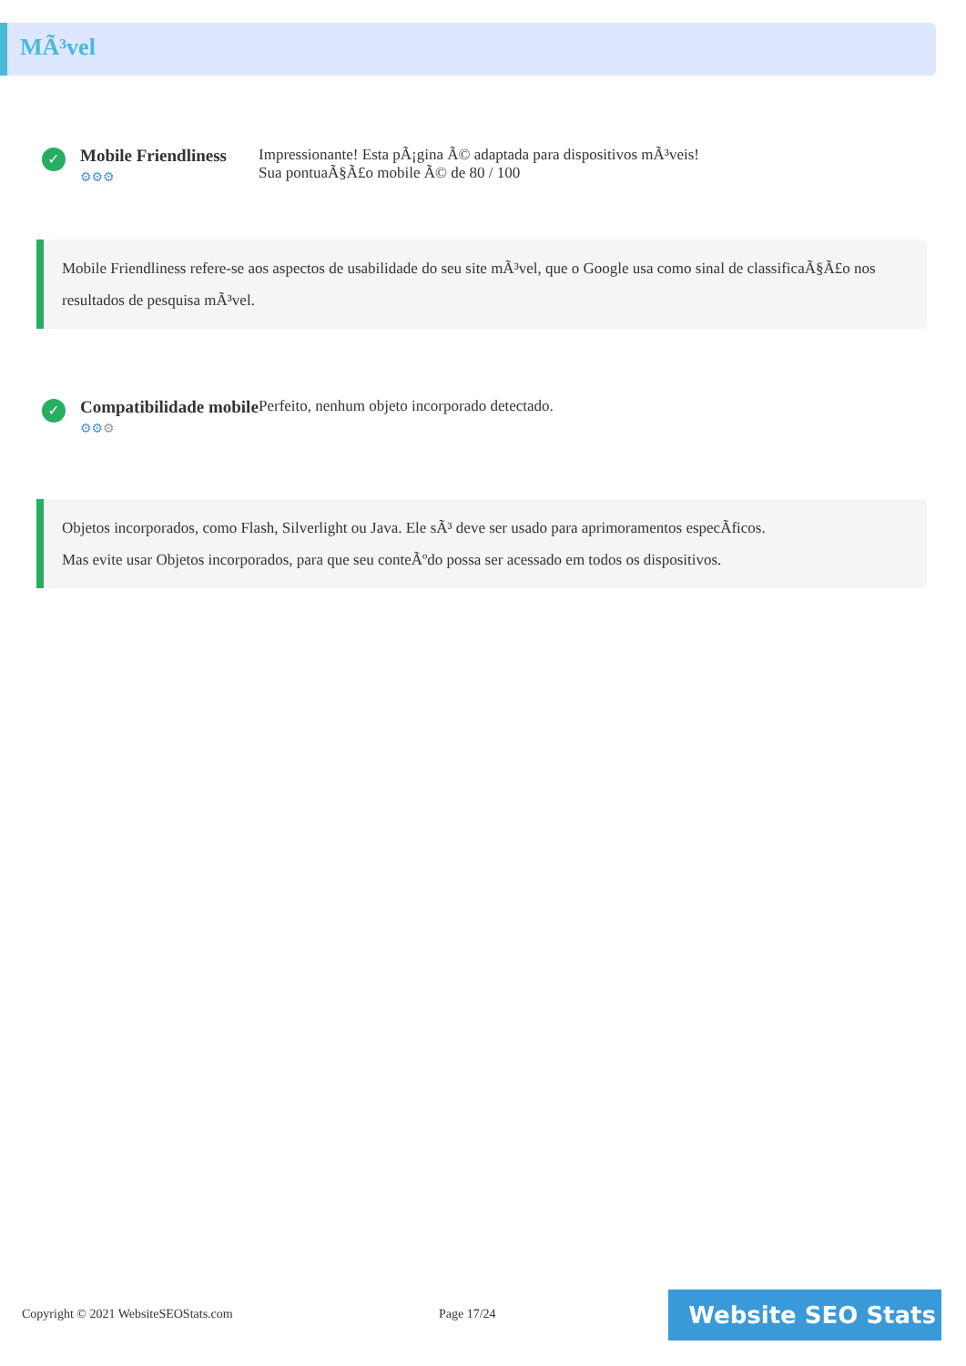MÃ³vel
✓
Mobile Friendliness
⚙⚙⚙
Impressionante! Esta pÃ¡gina Ã© adaptada para dispositivos mÃ³veis!
Sua pontuaÃ§Ã£o mobile Ã© de 80 / 100
Mobile Friendliness refere-se aos aspectos de usabilidade do seu site mÃ³vel, que o Google usa como sinal de classificaÃ§Ã£o nos resultados de pesquisa mÃ³vel.
✓
Compatibilidade mobile
⚙⚙⚙
Perfeito, nenhum objeto incorporado detectado.
Objetos incorporados, como Flash, Silverlight ou Java. Ele sÃ³ deve ser usado para aprimoramentos especÃficos.
Mas evite usar Objetos incorporados, para que seu conteÃºdo possa ser acessado em todos os dispositivos.
Copyright © 2021 WebsiteSEOStats.com
Page 17/24 Website SEO Stats